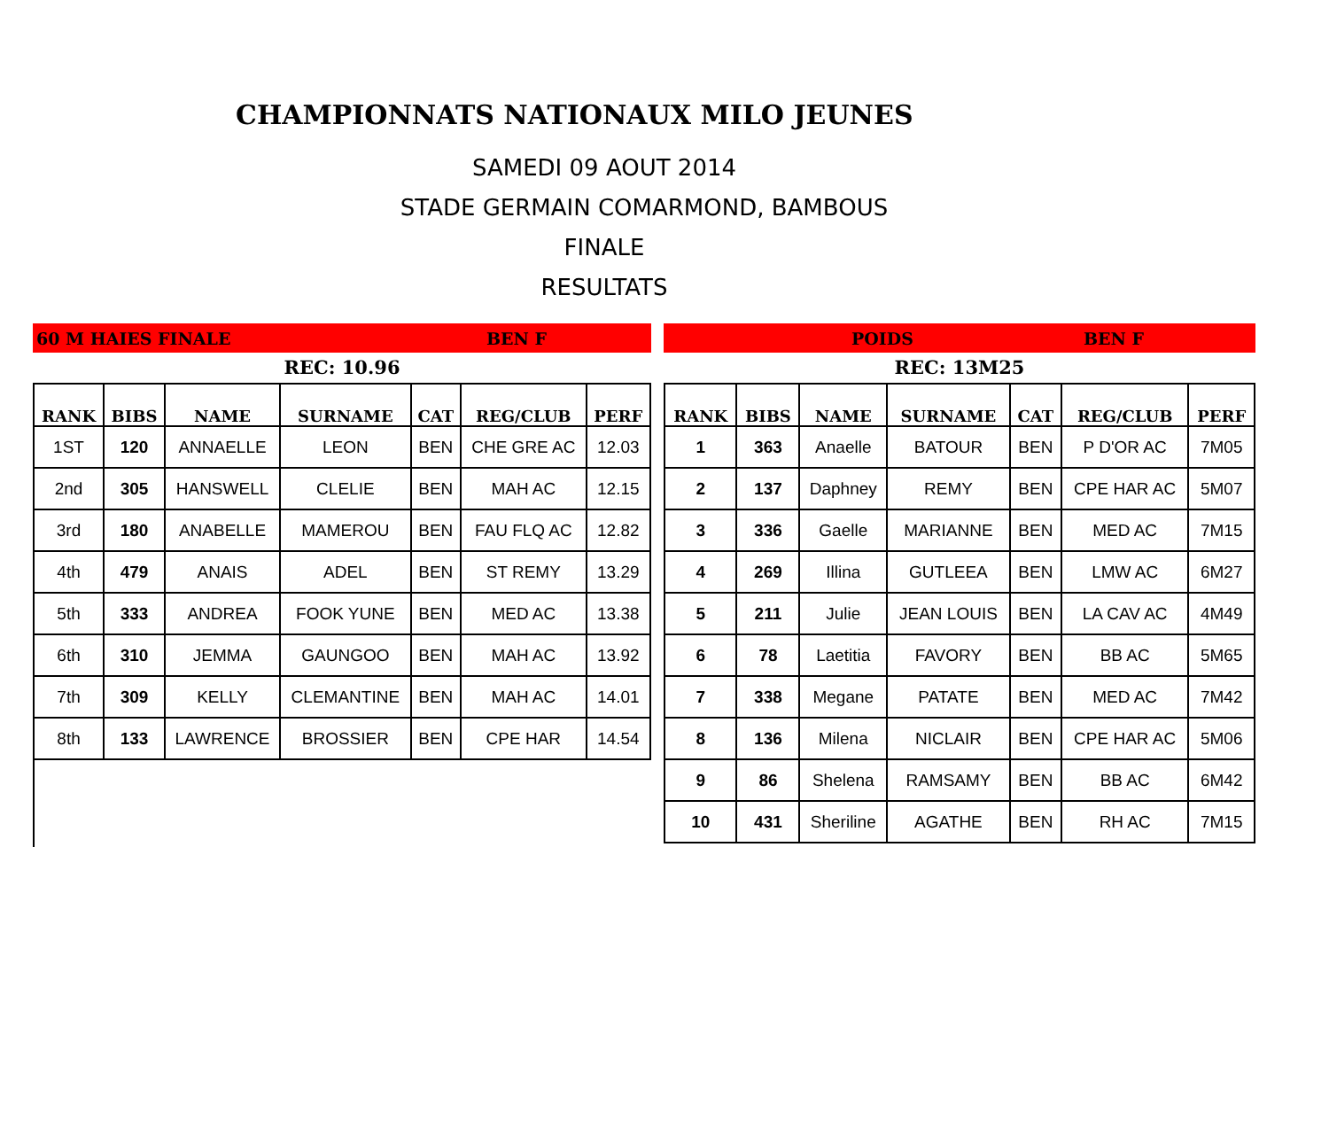CHAMPIONNATS NATIONAUX MILO JEUNES
SAMEDI 09 AOUT 2014
STADE GERMAIN COMARMOND, BAMBOUS
FINALE
RESULTATS
60 M HAIES FINALE BEN F
REC: 10.96
| RANK | BIBS | NAME | SURNAME | CAT | REG/CLUB | PERF |
| --- | --- | --- | --- | --- | --- | --- |
| 1ST | 120 | ANNAELLE | LEON | BEN | CHE GRE AC | 12.03 |
| 2nd | 305 | HANSWELL | CLELIE | BEN | MAH AC | 12.15 |
| 3rd | 180 | ANABELLE | MAMEROU | BEN | FAU FLQ AC | 12.82 |
| 4th | 479 | ANAIS | ADEL | BEN | ST REMY | 13.29 |
| 5th | 333 | ANDREA | FOOK YUNE | BEN | MED AC | 13.38 |
| 6th | 310 | JEMMA | GAUNGOO | BEN | MAH AC | 13.92 |
| 7th | 309 | KELLY | CLEMANTINE | BEN | MAH AC | 14.01 |
| 8th | 133 | LAWRENCE | BROSSIER | BEN | CPE HAR | 14.54 |
POIDS BEN F
REC: 13M25
| RANK | BIBS | NAME | SURNAME | CAT | REG/CLUB | PERF |
| --- | --- | --- | --- | --- | --- | --- |
| 1 | 363 | Anaelle | BATOUR | BEN | P D'OR AC | 7M05 |
| 2 | 137 | Daphney | REMY | BEN | CPE HAR AC | 5M07 |
| 3 | 336 | Gaelle | MARIANNE | BEN | MED AC | 7M15 |
| 4 | 269 | Illina | GUTLEEA | BEN | LMW AC | 6M27 |
| 5 | 211 | Julie | JEAN LOUIS | BEN | LA CAV AC | 4M49 |
| 6 | 78 | Laetitia | FAVORY | BEN | BB AC | 5M65 |
| 7 | 338 | Megane | PATATE | BEN | MED AC | 7M42 |
| 8 | 136 | Milena | NICLAIR | BEN | CPE HAR AC | 5M06 |
| 9 | 86 | Shelena | RAMSAMY | BEN | BB AC | 6M42 |
| 10 | 431 | Sheriline | AGATHE | BEN | RH AC | 7M15 |